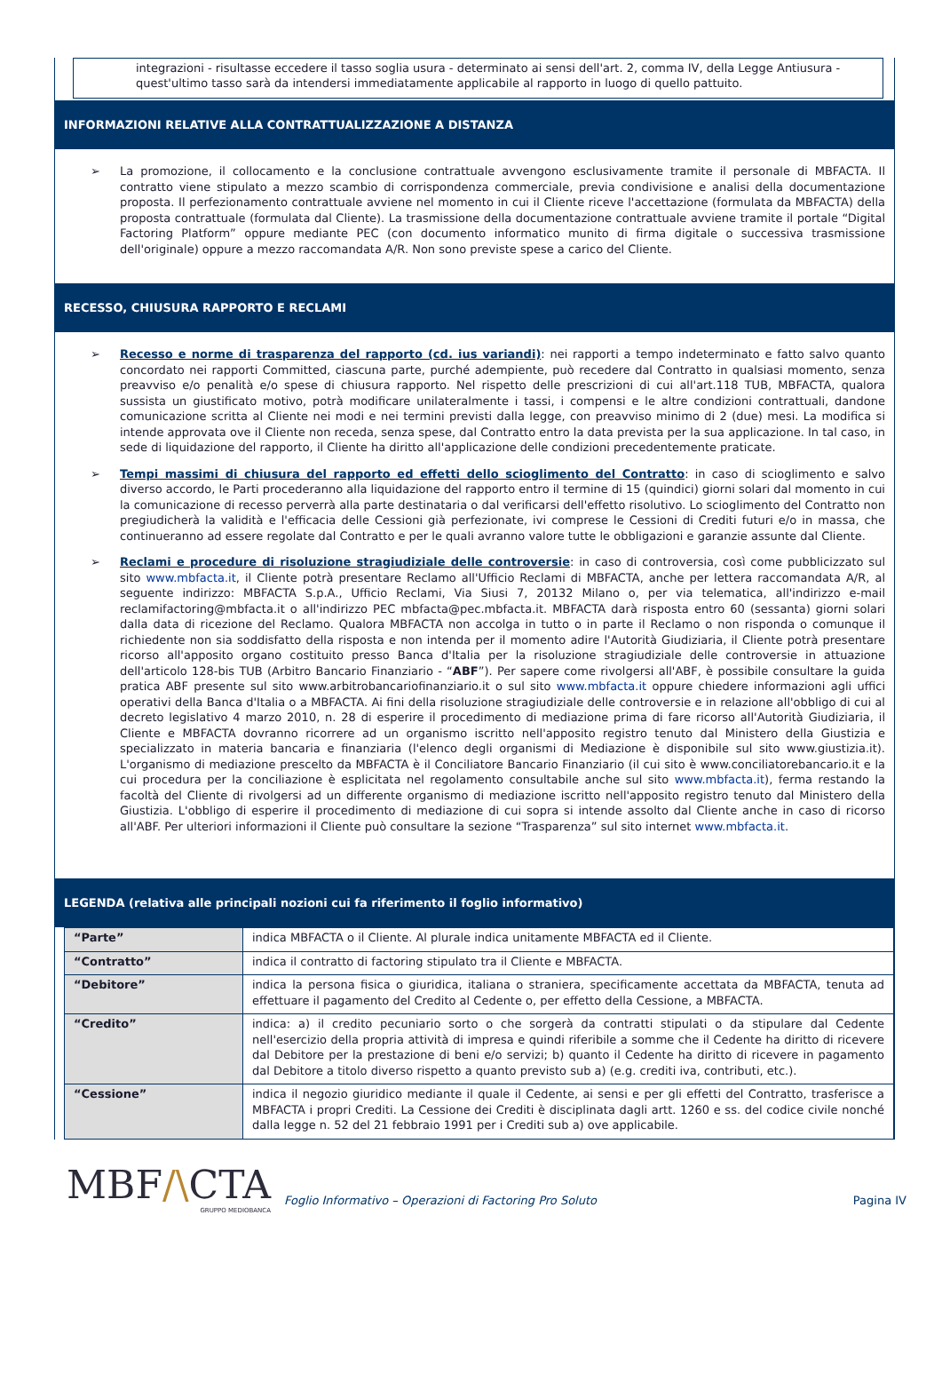integrazioni - risultasse eccedere il tasso soglia usura - determinato ai sensi dell'art. 2, comma IV, della Legge Antiusura - quest'ultimo tasso sarà da intendersi immediatamente applicabile al rapporto in luogo di quello pattuito.
INFORMAZIONI RELATIVE ALLA CONTRATTUALIZZAZIONE A DISTANZA
➢ La promozione, il collocamento e la conclusione contrattuale avvengono esclusivamente tramite il personale di MBFACTA. Il contratto viene stipulato a mezzo scambio di corrispondenza commerciale, previa condivisione e analisi della documentazione proposta. Il perfezionamento contrattuale avviene nel momento in cui il Cliente riceve l'accettazione (formulata da MBFACTA) della proposta contrattuale (formulata dal Cliente). La trasmissione della documentazione contrattuale avviene tramite il portale “Digital Factoring Platform” oppure mediante PEC (con documento informatico munito di firma digitale o successiva trasmissione dell'originale) oppure a mezzo raccomandata A/R. Non sono previste spese a carico del Cliente.
RECESSO, CHIUSURA RAPPORTO E RECLAMI
➢ Recesso e norme di trasparenza del rapporto (cd. ius variandi): nei rapporti a tempo indeterminato e fatto salvo quanto concordato nei rapporti Committed, ciascuna parte, purché adempiente, può recedere dal Contratto in qualsiasi momento, senza preavviso e/o penalità e/o spese di chiusura rapporto. Nel rispetto delle prescrizioni di cui all'art.118 TUB, MBFACTA, qualora sussista un giustificato motivo, potrà modificare unilateralmente i tassi, i compensi e le altre condizioni contrattuali, dandone comunicazione scritta al Cliente nei modi e nei termini previsti dalla legge, con preavviso minimo di 2 (due) mesi. La modifica si intende approvata ove il Cliente non receda, senza spese, dal Contratto entro la data prevista per la sua applicazione. In tal caso, in sede di liquidazione del rapporto, il Cliente ha diritto all'applicazione delle condizioni precedentemente praticate.
➢ Tempi massimi di chiusura del rapporto ed effetti dello scioglimento del Contratto: in caso di scioglimento e salvo diverso accordo, le Parti procederanno alla liquidazione del rapporto entro il termine di 15 (quindici) giorni solari dal momento in cui la comunicazione di recesso perverrà alla parte destinataria o dal verificarsi dell'effetto risolutivo. Lo scioglimento del Contratto non pregiudicherà la validità e l'efficacia delle Cessioni già perfezionate, ivi comprese le Cessioni di Crediti futuri e/o in massa, che continueranno ad essere regolate dal Contratto e per le quali avranno valore tutte le obbligazioni e garanzie assunte dal Cliente.
➢ Reclami e procedure di risoluzione stragiudiziale delle controversie: in caso di controversia, così come pubblicizzato sul sito www.mbfacta.it, il Cliente potrà presentare Reclamo all'Ufficio Reclami di MBFACTA, anche per lettera raccomandata A/R, al seguente indirizzo: MBFACTA S.p.A., Ufficio Reclami, Via Siusi 7, 20132 Milano o, per via telematica, all'indirizzo e-mail reclamifactoring@mbfacta.it o all'indirizzo PEC mbfacta@pec.mbfacta.it. MBFACTA darà risposta entro 60 (sessanta) giorni solari dalla data di ricezione del Reclamo. Qualora MBFACTA non accolga in tutto o in parte il Reclamo o non risponda o comunque il richiedente non sia soddisfatto della risposta e non intenda per il momento adire l'Autorità Giudiziaria, il Cliente potrà presentare ricorso all'apposito organo costituito presso Banca d'Italia per la risoluzione stragiudiziale delle controversie in attuazione dell'articolo 128-bis TUB (Arbitro Bancario Finanziario - “ABF”). Per sapere come rivolgersi all'ABF, è possibile consultare la guida pratica ABF presente sul sito www.arbitrobancariofinanziario.it o sul sito www.mbfacta.it oppure chiedere informazioni agli uffici operativi della Banca d'Italia o a MBFACTA. Ai fini della risoluzione stragiudiziale delle controversie e in relazione all'obbligo di cui al decreto legislativo 4 marzo 2010, n. 28 di esperire il procedimento di mediazione prima di fare ricorso all'Autorità Giudiziaria, il Cliente e MBFACTA dovranno ricorrere ad un organismo iscritto nell'apposito registro tenuto dal Ministero della Giustizia e specializzato in materia bancaria e finanziaria (l'elenco degli organismi di Mediazione è disponibile sul sito www.giustizia.it). L'organismo di mediazione prescelto da MBFACTA è il Conciliatore Bancario Finanziario (il cui sito è www.conciliatorebancario.it e la cui procedura per la conciliazione è esplicitata nel regolamento consultabile anche sul sito www.mbfacta.it), ferma restando la facoltà del Cliente di rivolgersi ad un differente organismo di mediazione iscritto nell'apposito registro tenuto dal Ministero della Giustizia. L'obbligo di esperire il procedimento di mediazione di cui sopra si intende assolto dal Cliente anche in caso di ricorso all'ABF. Per ulteriori informazioni il Cliente può consultare la sezione “Trasparenza” sul sito internet www.mbfacta.it.
LEGENDA (relativa alle principali nozioni cui fa riferimento il foglio informativo)
| “Parte” | indica MBFACTA o il Cliente. Al plurale indica unitamente MBFACTA ed il Cliente. |
| “Contratto” | indica il contratto di factoring stipulato tra il Cliente e MBFACTA. |
| “Debitore” | indica la persona fisica o giuridica, italiana o straniera, specificamente accettata da MBFACTA, tenuta ad effettuare il pagamento del Credito al Cedente o, per effetto della Cessione, a MBFACTA. |
| “Credito” | indica: a) il credito pecuniario sorto o che sorgerà da contratti stipulati o da stipulare dal Cedente nell'esercizio della propria attività di impresa e quindi riferibile a somme che il Cedente ha diritto di ricevere dal Debitore per la prestazione di beni e/o servizi; b) quanto il Cedente ha diritto di ricevere in pagamento dal Debitore a titolo diverso rispetto a quanto previsto sub a) (e.g. crediti iva, contributi, etc.). |
| “Cessione” | indica il negozio giuridico mediante il quale il Cedente, ai sensi e per gli effetti del Contratto, trasferisce a MBFACTA i propri Crediti. La Cessione dei Crediti è disciplinata dagli artt. 1260 e ss. del codice civile nonché dalla legge n. 52 del 21 febbraio 1991 per i Crediti sub a) ove applicabile. |
MBF/\CTA
GRUPPO MEDIOBANCA
Foglio Informativo – Operazioni di Factoring Pro Soluto
Pagina IV